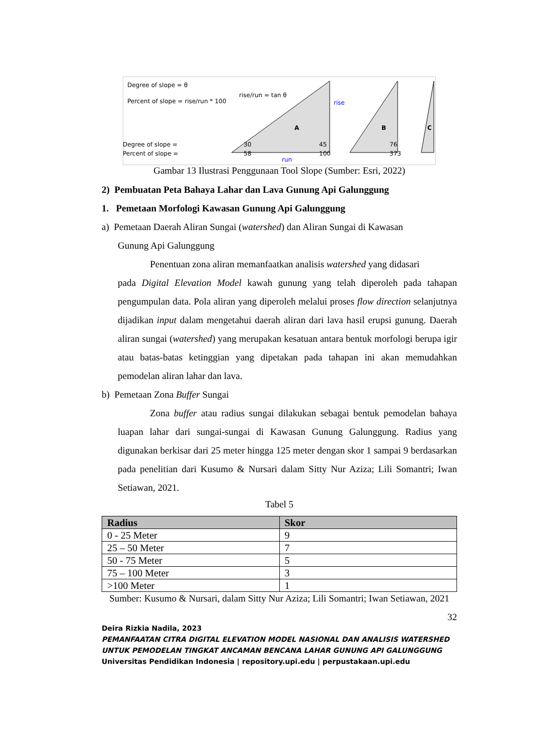Degree of slope = θ
Percent of slope = rise/run * 100
rise/run = tan θ
A
rise
run
B
C
Degree of slope = 30 45 76 Percent of slope = 58 100 373
Gambar 13 Ilustrasi Penggunaan Tool Slope (Sumber: Esri, 2022)
2) Pembuatan Peta Bahaya Lahar dan Lava Gunung Api Galunggung
1. Pemetaan Morfologi Kawasan Gunung Api Galunggung
a) Pemetaan Daerah Aliran Sungai (watershed) dan Aliran Sungai di Kawasan
Gunung Api Galunggung
Penentuan zona aliran memanfaatkan analisis watershed yang didasari
pada Digital Elevation Model kawah gunung yang telah diperoleh pada tahapan pengumpulan data. Pola aliran yang diperoleh melalui proses flow direction selanjutnya dijadikan input dalam mengetahui daerah aliran dari lava hasil erupsi gunung. Daerah aliran sungai (watershed) yang merupakan kesatuan antara bentuk morfologi berupa igir atau batas-batas ketinggian yang dipetakan pada tahapan ini akan memudahkan pemodelan aliran lahar dan lava.
b) Pemetaan Zona Buffer Sungai
Zona buffer atau radius sungai dilakukan sebagai bentuk pemodelan bahaya luapan lahar dari sungai-sungai di Kawasan Gunung Galunggung. Radius yang digunakan berkisar dari 25 meter hingga 125 meter dengan skor 1 sampai 9 berdasarkan pada penelitian dari Kusumo & Nursari dalam Sitty Nur Aziza; Lili Somantri; Iwan Setiawan, 2021.
Tabel 5
| Radius | Skor |
| --- | --- |
| 0 - 25 Meter | 9 |
| 25 – 50 Meter | 7 |
| 50 - 75 Meter | 5 |
| 75 – 100 Meter | 3 |
| >100 Meter | 1 |
Sumber: Kusumo & Nursari, dalam Sitty Nur Aziza; Lili Somantri; Iwan Setiawan, 2021
32
Deira Rizkia Nadila, 2023
PEMANFAATAN CITRA DIGITAL ELEVATION MODEL NASIONAL DAN ANALISIS WATERSHED UNTUK PEMODELAN TINGKAT ANCAMAN BENCANA LAHAR GUNUNG API GALUNGGUNG
Universitas Pendidikan Indonesia | repository.upi.edu | perpustakaan.upi.edu